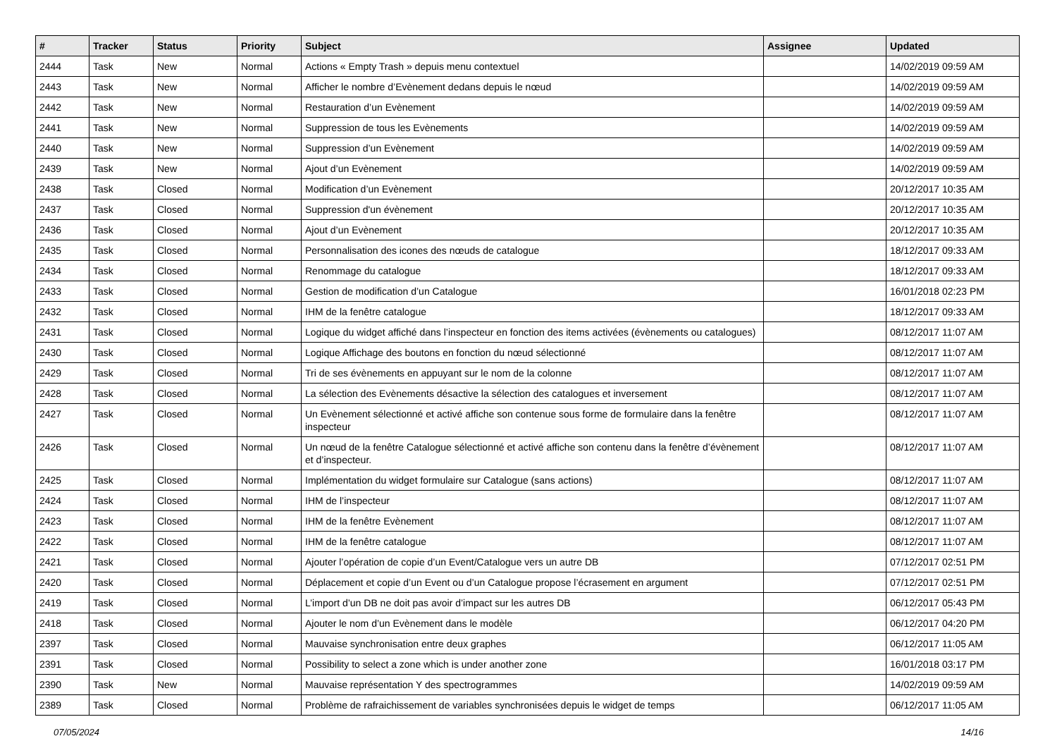| # | Tracker | Status | Priority | Subject | Assignee | Updated |
| --- | --- | --- | --- | --- | --- | --- |
| 2444 | Task | New | Normal | Actions « Empty Trash » depuis menu contextuel | | 14/02/2019 09:59 AM |
| 2443 | Task | New | Normal | Afficher le nombre d’Evènement dedans depuis le nœud | | 14/02/2019 09:59 AM |
| 2442 | Task | New | Normal | Restauration d’un Evènement | | 14/02/2019 09:59 AM |
| 2441 | Task | New | Normal | Suppression de tous les Evènements | | 14/02/2019 09:59 AM |
| 2440 | Task | New | Normal | Suppression d’un Evènement | | 14/02/2019 09:59 AM |
| 2439 | Task | New | Normal | Ajout d’un Evènement | | 14/02/2019 09:59 AM |
| 2438 | Task | Closed | Normal | Modification d’un Evènement | | 20/12/2017 10:35 AM |
| 2437 | Task | Closed | Normal | Suppression d'un évènement | | 20/12/2017 10:35 AM |
| 2436 | Task | Closed | Normal | Ajout d’un Evènement | | 20/12/2017 10:35 AM |
| 2435 | Task | Closed | Normal | Personnalisation des icones des nœuds de catalogue | | 18/12/2017 09:33 AM |
| 2434 | Task | Closed | Normal | Renommage du catalogue | | 18/12/2017 09:33 AM |
| 2433 | Task | Closed | Normal | Gestion de modification d’un Catalogue | | 16/01/2018 02:23 PM |
| 2432 | Task | Closed | Normal | IHM de la fenêtre catalogue | | 18/12/2017 09:33 AM |
| 2431 | Task | Closed | Normal | Logique du widget affiché dans l’inspecteur en fonction des items activées (évènements ou catalogues) | | 08/12/2017 11:07 AM |
| 2430 | Task | Closed | Normal | Logique Affichage des boutons en fonction du nœud sélectionné | | 08/12/2017 11:07 AM |
| 2429 | Task | Closed | Normal | Tri de ses évènements en appuyant sur le nom de la colonne | | 08/12/2017 11:07 AM |
| 2428 | Task | Closed | Normal | La sélection des Evènements désactive la sélection des catalogues et inversement | | 08/12/2017 11:07 AM |
| 2427 | Task | Closed | Normal | Un Evènement sélectionné et activé affiche son contenue sous forme de formulaire dans la fenêtre inspecteur | | 08/12/2017 11:07 AM |
| 2426 | Task | Closed | Normal | Un nœud de la fenêtre Catalogue sélectionné et activé affiche son contenu dans la fenêtre d’évènement et d’inspecteur. | | 08/12/2017 11:07 AM |
| 2425 | Task | Closed | Normal | Implémentation du widget formulaire sur Catalogue (sans actions) | | 08/12/2017 11:07 AM |
| 2424 | Task | Closed | Normal | IHM de l’inspecteur | | 08/12/2017 11:07 AM |
| 2423 | Task | Closed | Normal | IHM de la fenêtre Evènement | | 08/12/2017 11:07 AM |
| 2422 | Task | Closed | Normal | IHM de la fenêtre catalogue | | 08/12/2017 11:07 AM |
| 2421 | Task | Closed | Normal | Ajouter l’opération de copie d’un Event/Catalogue vers un autre DB | | 07/12/2017 02:51 PM |
| 2420 | Task | Closed | Normal | Déplacement et copie d’un Event ou d’un Catalogue propose l’écrasement en argument | | 07/12/2017 02:51 PM |
| 2419 | Task | Closed | Normal | L’import d’un DB ne doit pas avoir d’impact sur les autres DB | | 06/12/2017 05:43 PM |
| 2418 | Task | Closed | Normal | Ajouter le nom d’un Evènement dans le modèle | | 06/12/2017 04:20 PM |
| 2397 | Task | Closed | Normal | Mauvaise synchronisation entre deux graphes | | 06/12/2017 11:05 AM |
| 2391 | Task | Closed | Normal | Possibility to select a zone which is under another zone | | 16/01/2018 03:17 PM |
| 2390 | Task | New | Normal | Mauvaise représentation Y des spectrogrammes | | 14/02/2019 09:59 AM |
| 2389 | Task | Closed | Normal | Problème de rafraichissement de variables synchronisées depuis le widget de temps | | 06/12/2017 11:05 AM |
07/05/2024 14/16